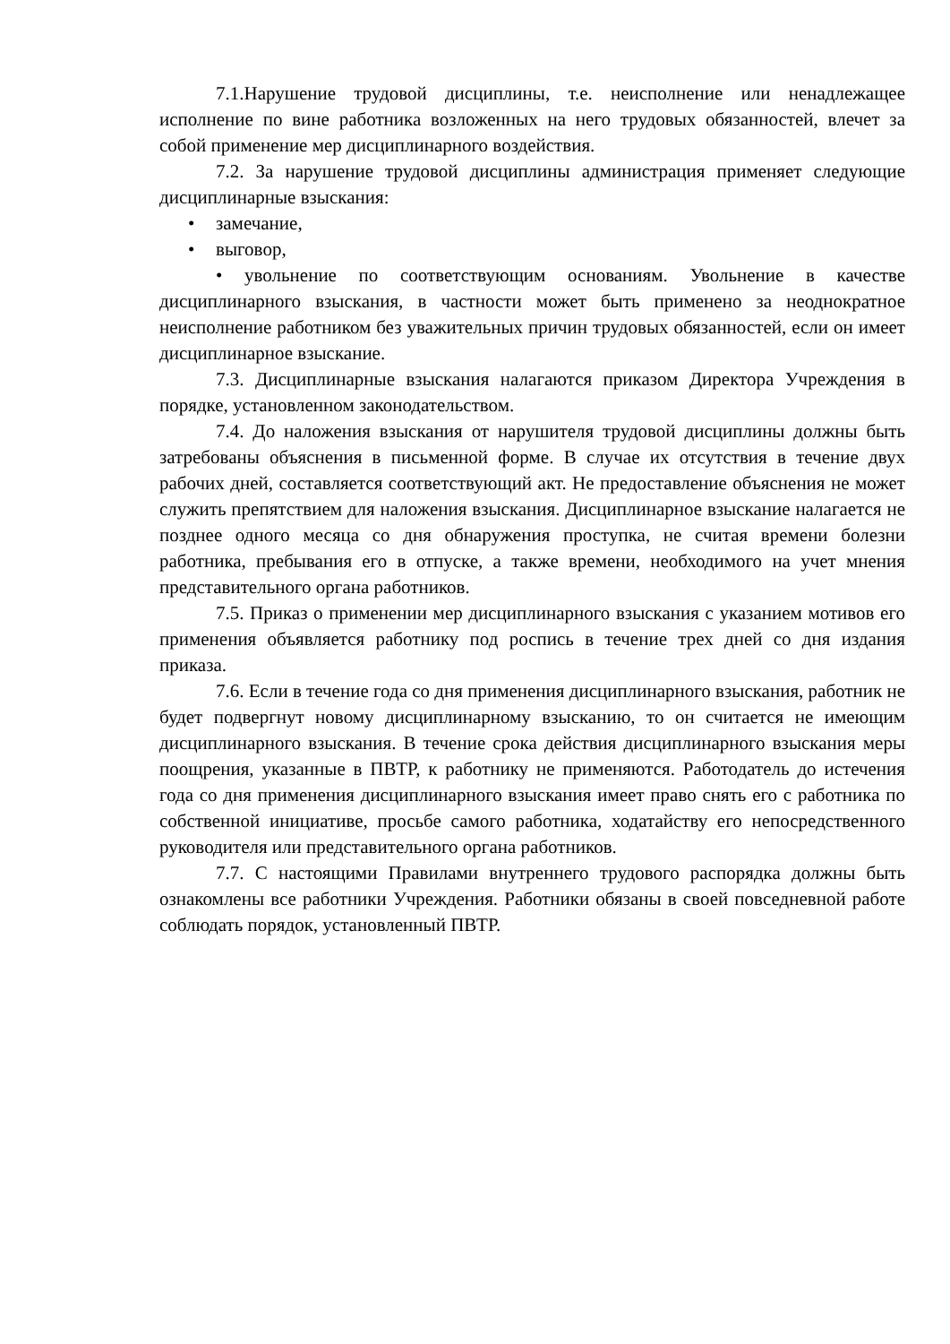7.1.Нарушение трудовой дисциплины, т.е. неисполнение или ненадлежащее исполнение по вине работника возложенных на него трудовых обязанностей, влечет за собой применение мер дисциплинарного воздействия.
7.2. За нарушение трудовой дисциплины администрация применяет следующие дисциплинарные взыскания:
• замечание,
• выговор,
• увольнение по соответствующим основаниям. Увольнение в качестве дисциплинарного взыскания, в частности может быть применено за неоднократное неисполнение работником без уважительных причин трудовых обязанностей, если он имеет дисциплинарное взыскание.
7.3. Дисциплинарные взыскания налагаются приказом Директора Учреждения в порядке, установленном законодательством.
7.4. До наложения взыскания от нарушителя трудовой дисциплины должны быть затребованы объяснения в письменной форме. В случае их отсутствия в течение двух рабочих дней, составляется соответствующий акт. Не предоставление объяснения не может служить препятствием для наложения взыскания. Дисциплинарное взыскание налагается не позднее одного месяца со дня обнаружения проступка, не считая времени болезни работника, пребывания его в отпуске, а также времени, необходимого на учет мнения представительного органа работников.
7.5. Приказ о применении мер дисциплинарного взыскания с указанием мотивов его применения объявляется работнику под роспись в течение трех дней со дня издания приказа.
7.6. Если в течение года со дня применения дисциплинарного взыскания, работник не будет подвергнут новому дисциплинарному взысканию, то он считается не имеющим дисциплинарного взыскания. В течение срока действия дисциплинарного взыскания меры поощрения, указанные в ПВТР, к работнику не применяются. Работодатель до истечения года со дня применения дисциплинарного взыскания имеет право снять его с работника по собственной инициативе, просьбе самого работника, ходатайству его непосредственного руководителя или представительного органа работников.
7.7. С настоящими Правилами внутреннего трудового распорядка должны быть ознакомлены все работники Учреждения. Работники обязаны в своей повседневной работе соблюдать порядок, установленный ПВТР.